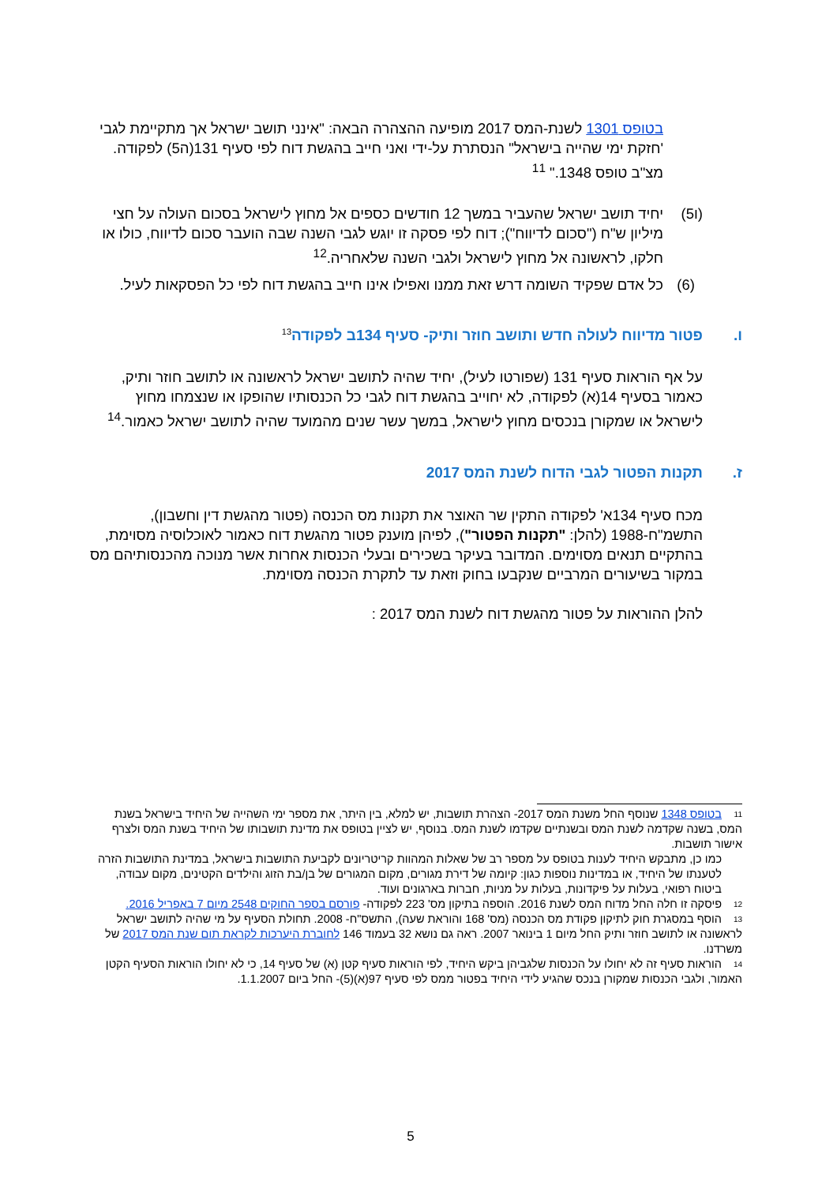בטופס 1301 לשנת-המס 2017 מופיעה ההצהרה הבאה: "אינני תושב ישראל אך מתקיימת לגבי 'חזקת ימי שהייה בישראל" הנסתרת על-ידי ואני חייב בהגשת דוח לפי סעיף 131(ה5) לפקודה. מצ"ב טופס 1348." <sup>11</sup>
(ו5) יחיד תושב ישראל שהעביר במשך 12 חודשים כספים אל מחוץ לישראל בסכום העולה על חצי מיליון ש"ח ("סכום לדיווח"); דוח לפי פסקה זו יוגש לגבי השנה שבה הועבר סכום לדיווח, כולו או חלקו, לראשונה אל מחוץ לישראל ולגבי השנה שלאחריה.<sup>12</sup>
(6) כל אדם שפקיד השומה דרש זאת ממנו ואפילו אינו חייב בהגשת דוח לפי כל הפסקאות לעיל.
ו. פטור מדיווח לעולה חדש ותושב חוזר ותיק- סעיף 134ב לפקודה<sup>13</sup>
על אף הוראות סעיף 131 (שפורטו לעיל), יחיד שהיה לתושב ישראל לראשונה או לתושב חוזר ותיק, כאמור בסעיף 14(א) לפקודה, לא יחוייב בהגשת דוח לגבי כל הכנסותיו שהופקו או שנצמחו מחוץ לישראל או שמקורן בנכסים מחוץ לישראל, במשך עשר שנים מהמועד שהיה לתושב ישראל כאמור.<sup>14</sup>
ז. תקנות הפטור לגבי הדוח לשנת המס 2017
מכח סעיף 134א' לפקודה התקין שר האוצר את תקנות מס הכנסה (פטור מהגשת דין וחשבון), התשמ"ח-1988 (להלן: "תקנות הפטור"), לפיהן מוענק פטור מהגשת דוח כאמור לאוכלוסיה מסוימת, בהתקיים תנאים מסוימים. המדובר בעיקר בשכירים ובעלי הכנסות אחרות אשר מנוכה מהכנסותיהם מס במקור בשיעורים המרביים שנקבעו בחוק וזאת עד לתקרת הכנסה מסוימת.
להלן ההוראות על פטור מהגשת דוח לשנת המס 2017 :
11 בטופס 1348 שנוסף החל משנת המס 2017- הצהרת תושבות, יש למלא, בין היתר, את מספר ימי השהייה של היחיד בישראל בשנת המס, בשנה שקדמה לשנת המס ובשנתיים שקדמו לשנת המס. בנוסף, יש לציין בטופס את מדינת תושבותו של היחיד בשנת המס ולצרף אישור תושבות.
כמו כן, מתבקש היחיד לענות בטופס על מספר רב של שאלות המהוות קריטריונים לקביעת התושבות בישראל, במדינת התושבות הזרה לטענתו של היחיד, או במדינות נוספות כגון: קיומה של דירת מגורים, מקום המגורים של בן/בת הזוג והילדים הקטינים, מקום עבודה, ביטוח רפואי, בעלות על פיקדונות, בעלות על מניות, חברות בארגונים ועוד.
12 פיסקה זו חלה החל מדוח המס לשנת 2016. הוספה בתיקון מס' 223 לפקודה- פורסם בספר החוקים 2548 מיום 7 באפריל 2016.
13 הוסף במסגרת חוק לתיקון פקודת מס הכנסה (מס' 168 והוראת שעה), התשס"ח- 2008. תחולת הסעיף על מי שהיה לתושב ישראל לראשונה או לתושב חוזר ותיק החל מיום 1 בינואר 2007. ראה גם נושא 32 בעמוד 146 לחוברת היערכות לקראת תום שנת המס 2017 של משרדנו.
14 הוראות סעיף זה לא יחולו על הכנסות שלגביהן ביקש היחיד, לפי הוראות סעיף קטן (א) של סעיף 14, כי לא יחולו הוראות הסעיף הקטן האמור, ולגבי הכנסות שמקורן בנכס שהגיע לידי היחיד בפטור ממס לפי סעיף 97(א)(5)- החל ביום 1.1.2007.
5